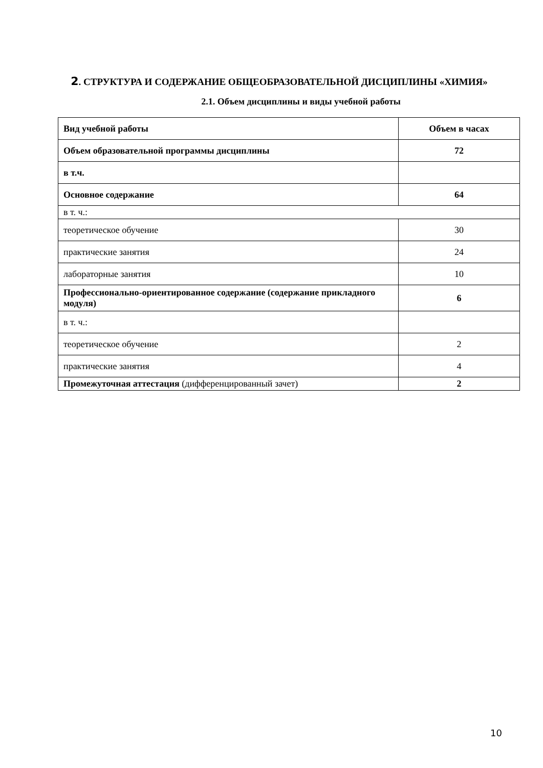2. СТРУКТУРА И СОДЕРЖАНИЕ ОБЩЕОБРАЗОВАТЕЛЬНОЙ ДИСЦИПЛИНЫ «ХИМИЯ»
2.1. Объем дисциплины и виды учебной работы
| Вид учебной работы | Объем в часах |
| --- | --- |
| Объем образовательной программы дисциплины | 72 |
| в т.ч. | |
| Основное содержание | 64 |
| в т. ч.: | |
| теоретическое обучение | 30 |
| практические занятия | 24 |
| лабораторные занятия | 10 |
| Профессионально-ориентированное содержание (содержание прикладного модуля) | 6 |
| в т. ч.: | |
| теоретическое обучение | 2 |
| практические занятия | 4 |
| Промежуточная аттестация (дифференцированный зачет) | 2 |
10